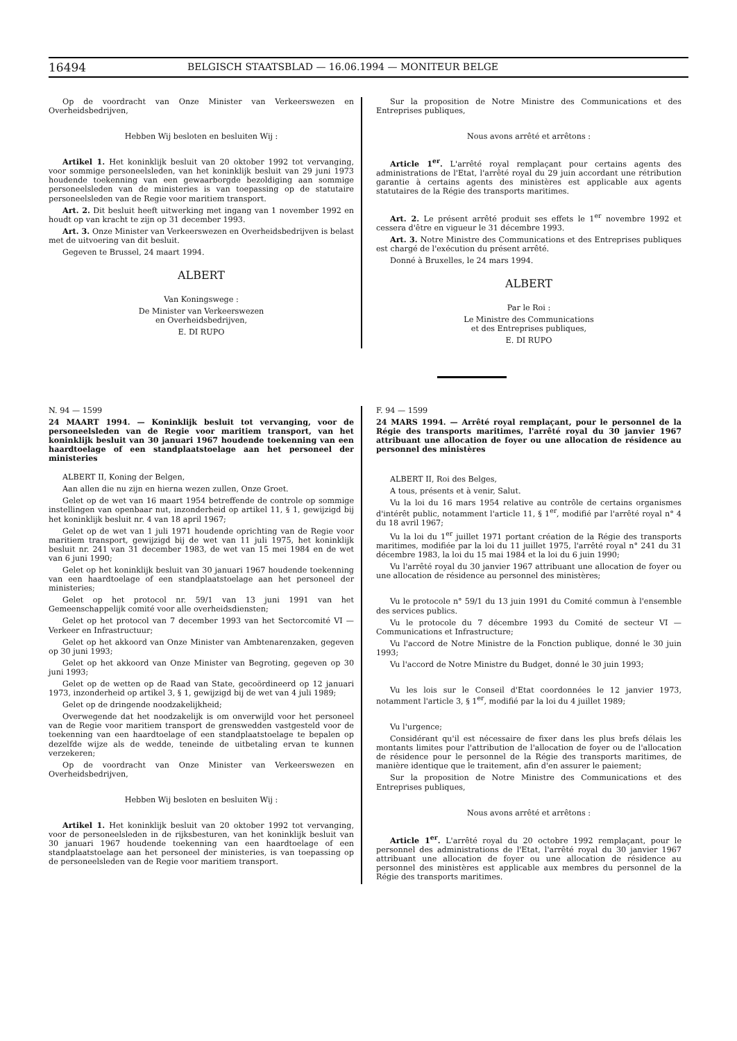16494 BELGISCH STAATSBLAD — 16.06.1994 — MONITEUR BELGE
Op de voordracht van Onze Minister van Verkeerswezen en Overheidsbedrijven,
Hebben Wij besloten en besluiten Wij :
Artikel 1. Het koninklijk besluit van 20 oktober 1992 tot vervanging, voor sommige personeelsleden, van het koninklijk besluit van 29 juni 1973 houdende toekenning van een gewaarborgde bezoldiging aan sommige personeelsleden van de ministeries is van toepassing op de statutaire personeelsleden van de Regie voor maritiem transport.
Art. 2. Dit besluit heeft uitwerking met ingang van 1 november 1992 en houdt op van kracht te zijn op 31 december 1993.
Art. 3. Onze Minister van Verkeerswezen en Overheidsbedrijven is belast met de uitvoering van dit besluit.
Gegeven te Brussel, 24 maart 1994.
ALBERT
Van Koningswege :
De Minister van Verkeerswezen
en Overheidsbedrijven,
E. DI RUPO
Sur la proposition de Notre Ministre des Communications et des Entreprises publiques,
Nous avons arrêté et arrêtons :
Article 1<sup>er</sup>. L'arrêté royal remplaçant pour certains agents des administrations de l'Etat, l'arrêté royal du 29 juin accordant une rétribution garantie à certains agents des ministères est applicable aux agents statutaires de la Régie des transports maritimes.
Art. 2. Le présent arrêté produit ses effets le 1<sup>er</sup> novembre 1992 et cessera d'être en vigueur le 31 décembre 1993.
Art. 3. Notre Ministre des Communications et des Entreprises publiques est chargé de l'exécution du présent arrêté.
Donné à Bruxelles, le 24 mars 1994.
ALBERT
Par le Roi :
Le Ministre des Communications
et des Entreprises publiques,
E. DI RUPO
N. 94 — 1599
24 MAART 1994. — Koninklijk besluit tot vervanging, voor de personeelsleden van de Regie voor maritiem transport, van het koninklijk besluit van 30 januari 1967 houdende toekenning van een haardtoelage of een standplaatstoelage aan het personeel der ministeries
ALBERT II, Koning der Belgen,
Aan allen die nu zijn en hierna wezen zullen, Onze Groet.
Gelet op de wet van 16 maart 1954 betreffende de controle op sommige instellingen van openbaar nut, inzonderheid op artikel 11, § 1, gewijzigd bij het koninklijk besluit nr. 4 van 18 april 1967;
Gelet op de wet van 1 juli 1971 houdende oprichting van de Regie voor maritiem transport, gewijzigd bij de wet van 11 juli 1975, het koninklijk besluit nr. 241 van 31 december 1983, de wet van 15 mei 1984 en de wet van 6 juni 1990;
Gelet op het koninklijk besluit van 30 januari 1967 houdende toekenning van een haardtoelage of een standplaatstoelage aan het personeel der ministeries;
Gelet op het protocol nr. 59/1 van 13 juni 1991 van het Gemeenschappelijk comité voor alle overheidsdiensten;
Gelet op het protocol van 7 december 1993 van het Sectorcomité VI — Verkeer en Infrastructuur;
Gelet op het akkoord van Onze Minister van Ambtenarenzaken, gegeven op 30 juni 1993;
Gelet op het akkoord van Onze Minister van Begroting, gegeven op 30 juni 1993;
Gelet op de wetten op de Raad van State, gecoördineerd op 12 januari 1973, inzonderheid op artikel 3, § 1, gewijzigd bij de wet van 4 juli 1989;
Gelet op de dringende noodzakelijkheid;
Overwegende dat het noodzakelijk is om onverwijld voor het personeel van de Regie voor maritiem transport de grenswedden vastgesteld voor de toekenning van een haardtoelage of een standplaatstoelage te bepalen op dezelfde wijze als de wedde, teneinde de uitbetaling ervan te kunnen verzekeren;
Op de voordracht van Onze Minister van Verkeerswezen en Overheidsbedrijven,
Hebben Wij besloten en besluiten Wij :
Artikel 1. Het koninklijk besluit van 20 oktober 1992 tot vervanging, voor de personeelsleden in de rijksbesturen, van het koninklijk besluit van 30 januari 1967 houdende toekenning van een haardtoelage of een standplaatstoelage aan het personeel der ministeries, is van toepassing op de personeelsleden van de Regie voor maritiem transport.
F. 94 — 1599
24 MARS 1994. — Arrêté royal remplaçant, pour le personnel de la Régie des transports maritimes, l'arrêté royal du 30 janvier 1967 attribuant une allocation de foyer ou une allocation de résidence au personnel des ministères
ALBERT II, Roi des Belges,
A tous, présents et à venir, Salut.
Vu la loi du 16 mars 1954 relative au contrôle de certains organismes d'intérêt public, notamment l'article 11, § 1<sup>er</sup>, modifié par l'arrêté royal n° 4 du 18 avril 1967;
Vu la loi du 1<sup>er</sup> juillet 1971 portant création de la Régie des transports maritimes, modifiée par la loi du 11 juillet 1975, l'arrêté royal n° 241 du 31 décembre 1983, la loi du 15 mai 1984 et la loi du 6 juin 1990;
Vu l'arrêté royal du 30 janvier 1967 attribuant une allocation de foyer ou une allocation de résidence au personnel des ministères;
Vu le protocole n° 59/1 du 13 juin 1991 du Comité commun à l'ensemble des services publics.
Vu le protocole du 7 décembre 1993 du Comité de secteur VI — Communications et Infrastructure;
Vu l'accord de Notre Ministre de la Fonction publique, donné le 30 juin 1993;
Vu l'accord de Notre Ministre du Budget, donné le 30 juin 1993;
Vu les lois sur le Conseil d'Etat coordonnées le 12 janvier 1973, notamment l'article 3, § 1<sup>er</sup>, modifié par la loi du 4 juillet 1989;
Vu l'urgence;
Considérant qu'il est nécessaire de fixer dans les plus brefs délais les montants limites pour l'attribution de l'allocation de foyer ou de l'allocation de résidence pour le personnel de la Régie des transports maritimes, de manière identique que le traitement, afin d'en assurer le paiement;
Sur la proposition de Notre Ministre des Communications et des Entreprises publiques,
Nous avons arrêté et arrêtons :
Article 1<sup>er</sup>. L'arrêté royal du 20 octobre 1992 remplaçant, pour le personnel des administrations de l'Etat, l'arrêté royal du 30 janvier 1967 attribuant une allocation de foyer ou une allocation de résidence au personnel des ministères est applicable aux membres du personnel de la Régie des transports maritimes.